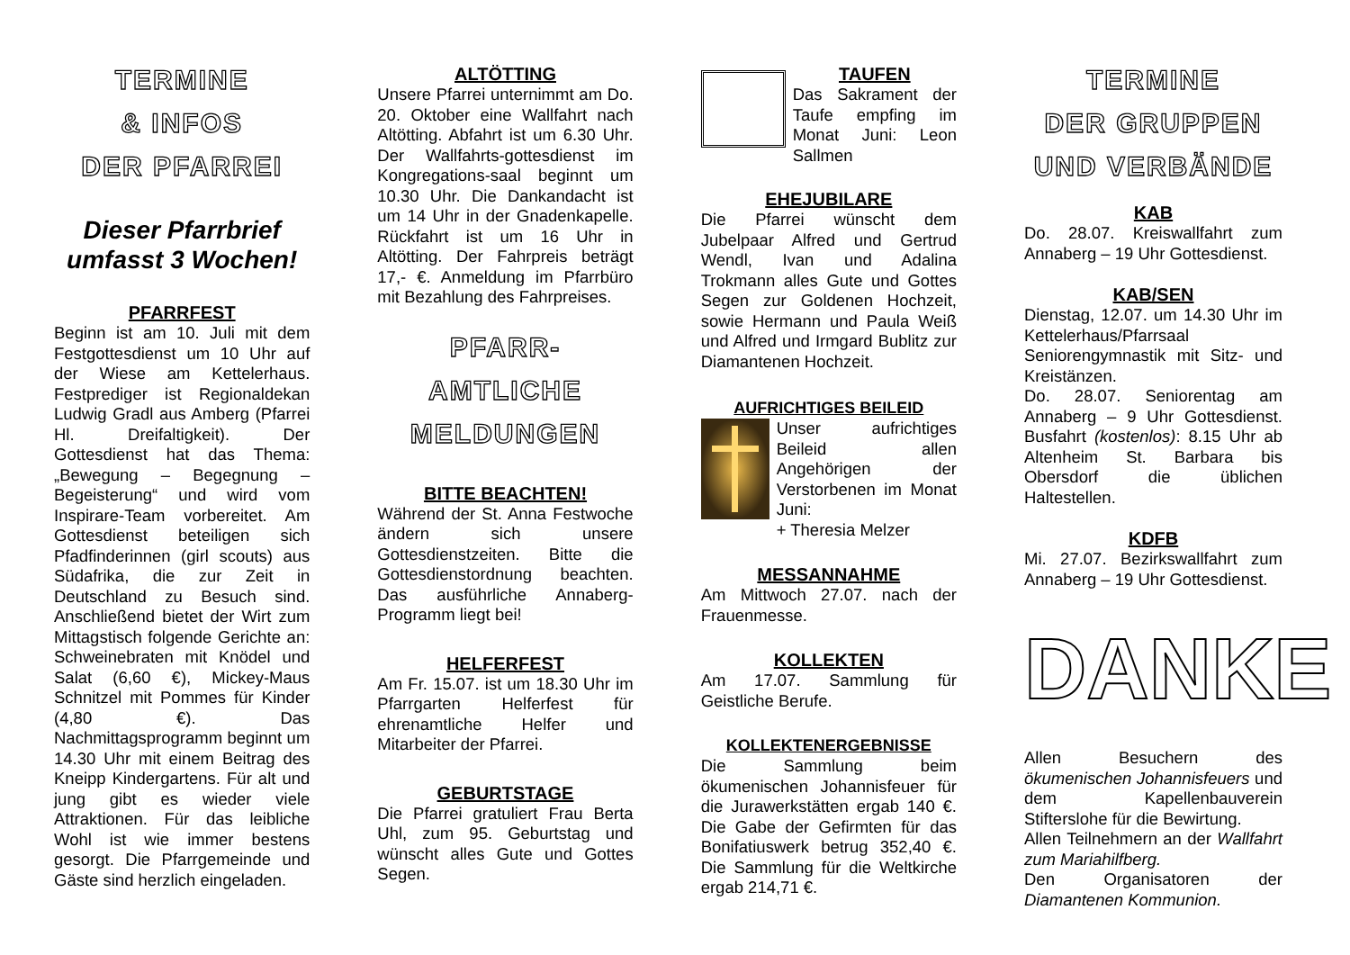TERMINE
& INFOS
DER PFARREI
Dieser Pfarrbrief umfasst 3 Wochen!
PFARRFEST
Beginn ist am 10. Juli mit dem Festgottesdienst um 10 Uhr auf der Wiese am Kettelerhaus. Festprediger ist Regionaldekan Ludwig Gradl aus Amberg (Pfarrei Hl. Dreifaltigkeit). Der Gottesdienst hat das Thema: „Bewegung – Begegnung – Begeisterung“ und wird vom Inspirare-Team vorbereitet. Am Gottesdienst beteiligen sich Pfadfinderinnen (girl scouts) aus Südafrika, die zur Zeit in Deutschland zu Besuch sind. Anschließend bietet der Wirt zum Mittagstisch folgende Gerichte an: Schweinebraten mit Knödel und Salat (6,60 €), Mickey-Maus Schnitzel mit Pommes für Kinder (4,80 €). Das Nachmittagsprogramm beginnt um 14.30 Uhr mit einem Beitrag des Kneipp Kindergartens. Für alt und jung gibt es wieder viele Attraktionen. Für das leibliche Wohl ist wie immer bestens gesorgt. Die Pfarrgemeinde und Gäste sind herzlich eingeladen.
ALTÖTTING
Unsere Pfarrei unternimmt am Do. 20. Oktober eine Wallfahrt nach Altötting. Abfahrt ist um 6.30 Uhr. Der Wallfahrts-gottesdienst im Kongregations-saal beginnt um 10.30 Uhr. Die Dankandacht ist um 14 Uhr in der Gnadenkapelle. Rückfahrt ist um 16 Uhr in Altötting. Der Fahrpreis beträgt 17,- €. Anmeldung im Pfarrbüro mit Bezahlung des Fahrpreises.
PFARR-
AMTLICHE
MELDUNGEN
BITTE BEACHTEN!
Während der St. Anna Festwoche ändern sich unsere Gottesdienstzeiten. Bitte die Gottesdienstordnung beachten. Das ausführliche Annaberg-Programm liegt bei!
HELFERFEST
Am Fr. 15.07. ist um 18.30 Uhr im Pfarrgarten Helferfest für ehrenamtliche Helfer und Mitarbeiter der Pfarrei.
GEBURTSTAGE
Die Pfarrei gratuliert Frau Berta Uhl, zum 95. Geburtstag und wünscht alles Gute und Gottes Segen.
TAUFEN
Das Sakrament der Taufe empfing im Monat Juni: Leon Sallmen
EHEJUBILARE
Die Pfarrei wünscht dem Jubelpaar Alfred und Gertrud Wendl, Ivan und Adalina Trokmann alles Gute und Gottes Segen zur Goldenen Hochzeit, sowie Hermann und Paula Weiß und Alfred und Irmgard Bublitz zur Diamantenen Hochzeit.
AUFRICHTIGES BEILEID
Unser aufrichtiges Beileid allen Angehörigen der Verstorbenen im Monat Juni:
+ Theresia Melzer
MESSANNAHME
Am Mittwoch 27.07. nach der Frauenmesse.
KOLLEKTEN
Am 17.07. Sammlung für Geistliche Berufe.
KOLLEKTENERGEBNISSE
Die Sammlung beim ökumenischen Johannisfeuer für die Jurawerkstätten ergab 140 €. Die Gabe der Gefirmten für das Bonifatiuswerk betrug 352,40 €. Die Sammlung für die Weltkirche ergab 214,71 €.
TERMINE
DER GRUPPEN
UND VERBÄNDE
KAB
Do. 28.07. Kreiswallfahrt zum Annaberg – 19 Uhr Gottesdienst.
KAB/SEN
Dienstag, 12.07. um 14.30 Uhr im Kettelerhaus/Pfarrsaal Seniorengymnastik mit Sitz- und Kreistänzen.
Do. 28.07. Seniorentag am Annaberg – 9 Uhr Gottesdienst. Busfahrt (kostenlos): 8.15 Uhr ab Altenheim St. Barbara bis Obersdorf die üblichen Haltestellen.
KDFB
Mi. 27.07. Bezirkswallfahrt zum Annaberg – 19 Uhr Gottesdienst.
DANKE
Allen Besuchern des ökumenischen Johannisfeuers und dem Kapellenbauverein Stifterslohe für die Bewirtung.
Allen Teilnehmern an der Wallfahrt zum Mariahilfberg.
Den Organisatoren der Diamantenen Kommunion.